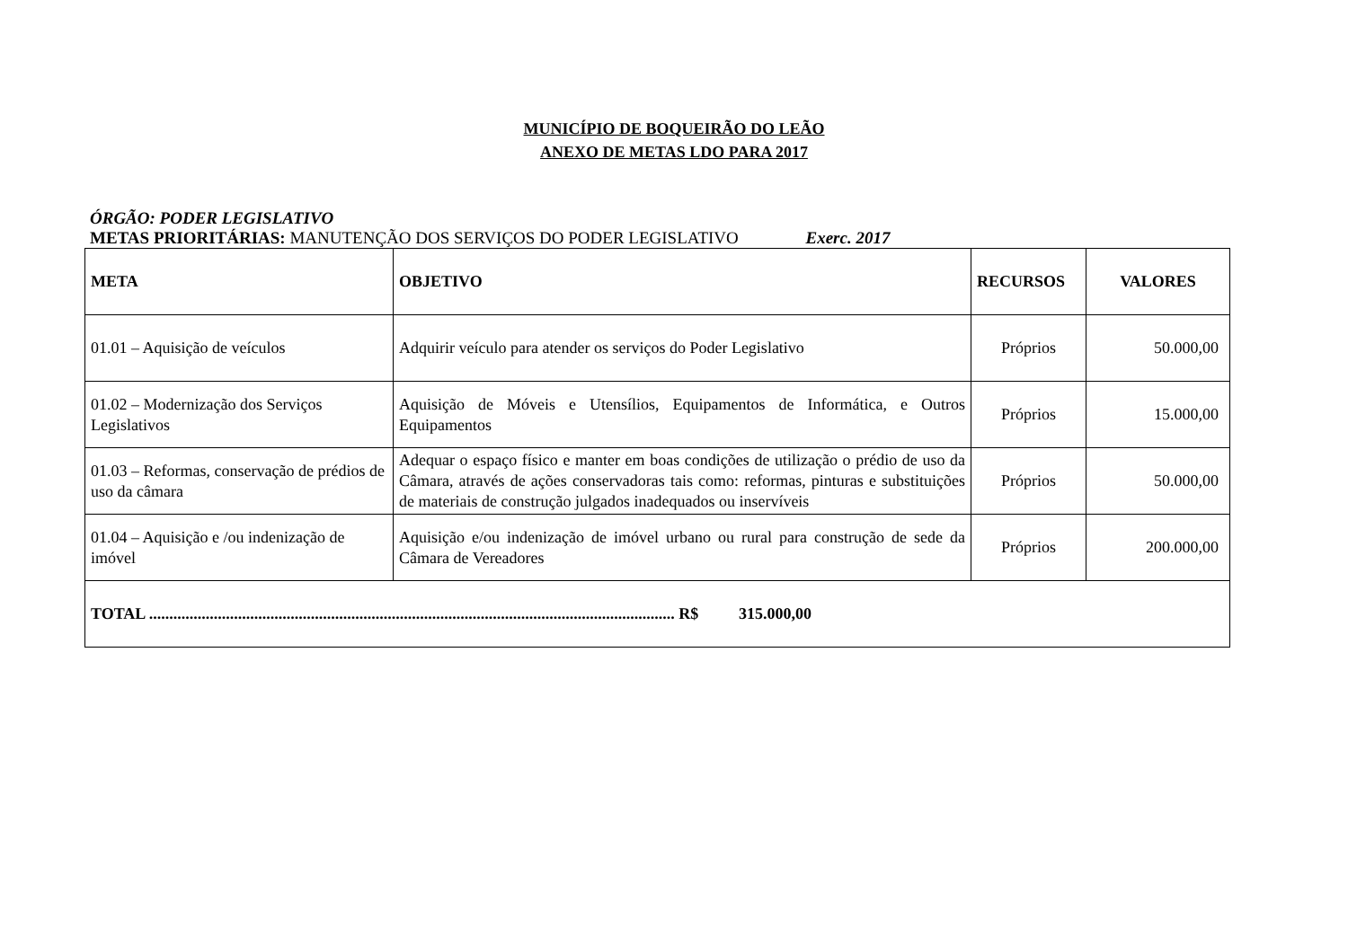MUNICÍPIO DE BOQUEIRÃO DO LEÃO
ANEXO DE METAS LDO PARA 2017
ÓRGÃO: PODER LEGISLATIVO
METAS PRIORITÁRIAS: MANUTENÇÃO DOS SERVIÇOS DO PODER LEGISLATIVO Exerc. 2017
| META | OBJETIVO | RECURSOS | VALORES |
| --- | --- | --- | --- |
| 01.01 – Aquisição de veículos | Adquirir veículo para atender os serviços do Poder Legislativo | Próprios | 50.000,00 |
| 01.02 – Modernização dos Serviços Legislativos | Aquisição de Móveis e Utensílios, Equipamentos de Informática, e Outros Equipamentos | Próprios | 15.000,00 |
| 01.03 – Reformas, conservação de prédios de uso da câmara | Adequar o espaço físico e manter em boas condições de utilização o prédio de uso da Câmara, através de ações conservadoras tais como: reformas, pinturas e substituições de materiais de construção julgados inadequados ou inservíveis | Próprios | 50.000,00 |
| 01.04 – Aquisição e /ou indenização de imóvel | Aquisição e/ou indenização de imóvel urbano ou rural para construção de sede da Câmara de Vereadores | Próprios | 200.000,00 |
| TOTAL .................................................................................................................................. R$ 315.000,00 | | | |